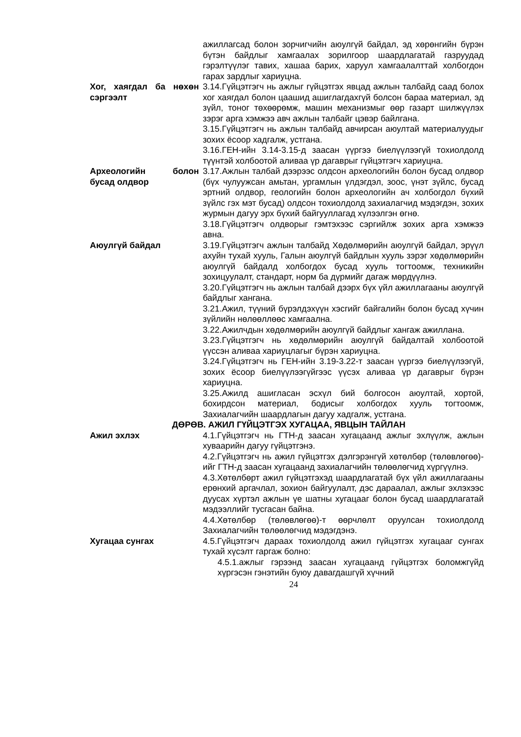ажиллагсад болон зорчигчийн аюулгүй байдал, эд хөрөнгийн бүрэн бүтэн байдлыг хамгаалах зорилгоор шаардлагатай газруудад гэрэлтүүлэг тавих, хашаа барих, харуул хамгаалалттай холбогдон гарах зардлыг хариуцна.
Хог, хаягдал ба нөхөн сэргээлт
3.14.Гүйцэтгэгч нь ажлыг гүйцэтгэх явцад ажлын талбайд саад болох хог хаягдал болон цаашид ашиглагдахгүй болсон бараа материал, эд зүйл, тоног төхөөрөмж, машин механизмыг өөр газарт шилжүүлэх зэрэг арга хэмжээ авч ажлын талбайг цэвэр байлгана.
3.15.Гүйцэтгэгч нь ажлын талбайд авчирсан аюултай материалуудыг зохих ёсоор хадгалж, устгана.
3.16.ГЕН-ийн 3.14-3.15-д заасан үүргээ биелүүлээгүй тохиолдолд түүнтэй холбоотой аливаа үр дагаврыг гүйцэтгэгч хариуцна.
Археологийн болон бусад олдвор
3.17.Ажлын талбай дээрээс олдсон археологийн болон бусад олдвор (бүх чулуужсан амьтан, ургамлын үлдэгдэл, зоос, үнэт зүйлс, бусад эртний олдвор, геологийн болон археологийн ач холбогдол бүхий зүйлс гэх мэт бусад) олдсон тохиолдолд захиалагчид мэдэгдэн, зохих журмын дагуу эрх бүхий байгууллагад хүлээлгэн өгнө.
3.18.Гүйцэтгэгч олдворыг гэмтэхээс сэргийлж зохих арга хэмжээ авна.
Аюулгүй байдал 3.19.Гүйцэтгэгч ажлын талбайд Хөдөлмөрийн аюулгүй байдал, эрүүл ахуйн тухай хууль, Галын аюулгүй байдлын хууль зэрэг хөдөлмөрийн аюулгүй байдалд холбогдох бусад хууль тогтоомж, техникийн зохицуулалт, стандарт, норм ба дүрмийг дагаж мөрдүүлнэ.
3.20.Гүйцэтгэгч нь ажлын талбай дээрх бүх үйл ажиллагааны аюулгүй байдлыг хангана.
3.21.Ажил, түүний бүрэлдэхүүн хэсгийг байгалийн болон бусад хүчин зүйлийн нөлөөллөөс хамгаална.
3.22.Ажилчдын хөдөлмөрийн аюулгүй байдлыг хангаж ажиллана.
3.23.Гүйцэтгэгч нь хөдөлмөрийн аюулгүй байдалтай холбоотой үүссэн аливаа хариуцлагыг бүрэн хариуцна.
3.24.Гүйцэтгэгч нь ГЕН-ийн 3.19-3.22-т заасан үүргээ биелүүлээгүй, зохих ёсоор биелүүлээгүйгээс үүсэх аливаа үр дагаврыг бүрэн хариуцна.
3.25.Ажилд ашигласан эсхүл бий болгосон аюултай, хортой, бохирдсон материал, бодисыг холбогдох хууль тогтоомж, Захиалагчийн шаардлагын дагуу хадгалж, устгана.
ДӨРӨВ. АЖИЛ ГҮЙЦЭТГЭХ ХУГАЦАА, ЯВЦЫН ТАЙЛАН
Ажил эхлэх 4.1.Гүйцэтгэгч нь ГТН-д заасан хугацаанд ажлыг эхлүүлж, ажлын хуваарийн дагуу гүйцэтгэнэ.
4.2.Гүйцэтгэгч нь ажил гүйцэтгэх дэлгэрэнгүй хөтөлбөр (төлөвлөгөө)-ийг ГТН-д заасан хугацаанд захиалагчийн төлөөлөгчид хүргүүлнэ.
4.3.Хөтөлбөрт ажил гүйцэтгэхэд шаардлагатай бүх үйл ажиллагааны ерөнхий аргачлал, зохион байгуулалт, дэс дараалал, ажлыг эхлэхээс дуусах хүртэл ажлын үе шатны хугацааг болон бусад шаардлагатай мэдээллийг тусгасан байна.
4.4.Хөтөлбөр (төлөвлөгөө)-т өөрчлөлт оруулсан тохиолдолд Захиалагчийн төлөөлөгчид мэдэгдэнэ.
Хугацаа сунгах 4.5.Гүйцэтгэгч дараах тохиолдолд ажил гүйцэтгэх хугацааг сунгах тухай хүсэлт гаргаж болно:
4.5.1.ажлыг гэрээнд заасан хугацаанд гүйцэтгэх боломжгүйд хүргэсэн гэнэтийн буюу давагдашгүй хүчний
24